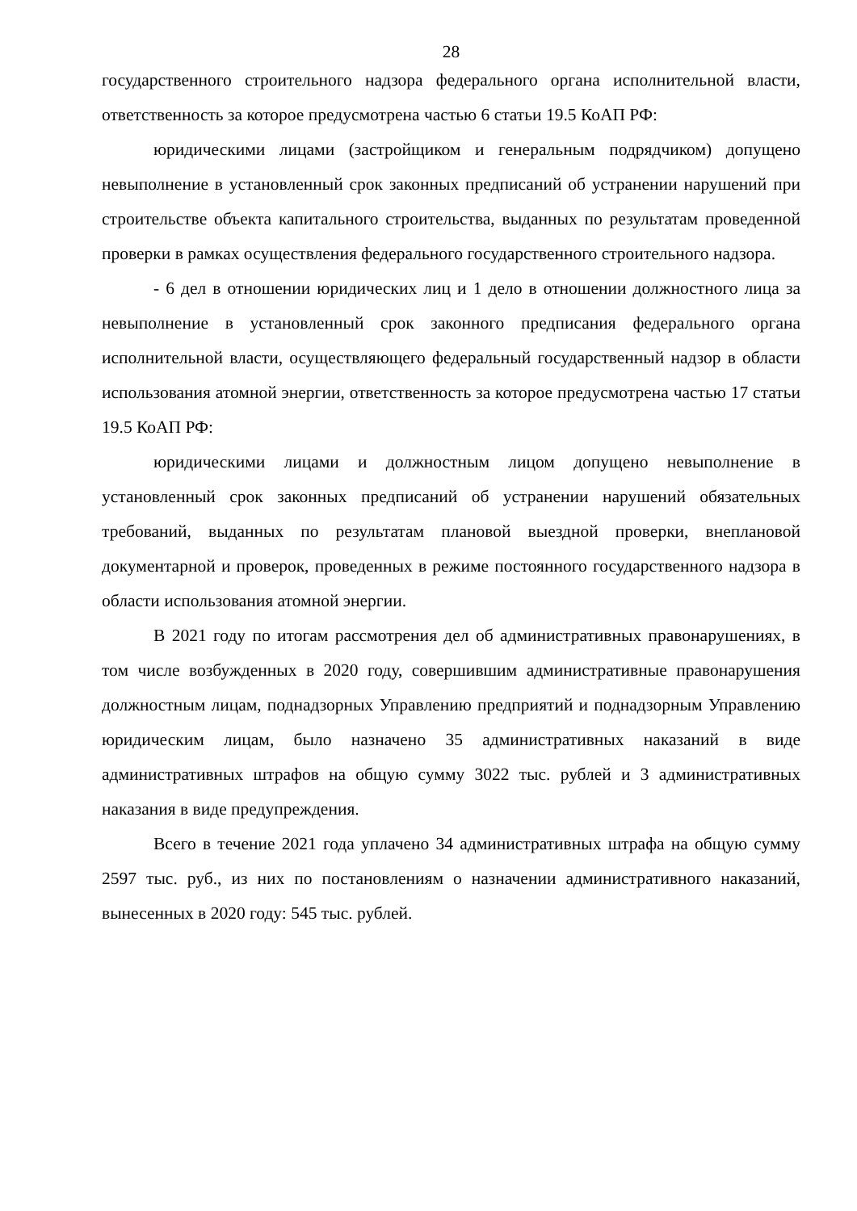28
государственного строительного надзора федерального органа исполнительной власти, ответственность за которое предусмотрена частью 6 статьи 19.5 КоАП РФ:
юридическими лицами (застройщиком и генеральным подрядчиком) допущено невыполнение в установленный срок законных предписаний об устранении нарушений при строительстве объекта капитального строительства, выданных по результатам проведенной проверки в рамках осуществления федерального государственного строительного надзора.
- 6 дел в отношении юридических лиц и 1 дело в отношении должностного лица за невыполнение в установленный срок законного предписания федерального органа исполнительной власти, осуществляющего федеральный государственный надзор в области использования атомной энергии, ответственность за которое предусмотрена частью 17 статьи 19.5 КоАП РФ:
юридическими лицами и должностным лицом допущено невыполнение в установленный срок законных предписаний об устранении нарушений обязательных требований, выданных по результатам плановой выездной проверки, внеплановой документарной и проверок, проведенных в режиме постоянного государственного надзора в области использования атомной энергии.
В 2021 году по итогам рассмотрения дел об административных правонарушениях, в том числе возбужденных в 2020 году, совершившим административные правонарушения должностным лицам, поднадзорных Управлению предприятий и поднадзорным Управлению юридическим лицам, было назначено 35 административных наказаний в виде административных штрафов на общую сумму 3022 тыс. рублей и 3 административных наказания в виде предупреждения.
Всего в течение 2021 года уплачено 34 административных штрафа на общую сумму 2597 тыс. руб., из них по постановлениям о назначении административного наказаний, вынесенных в 2020 году: 545 тыс. рублей.